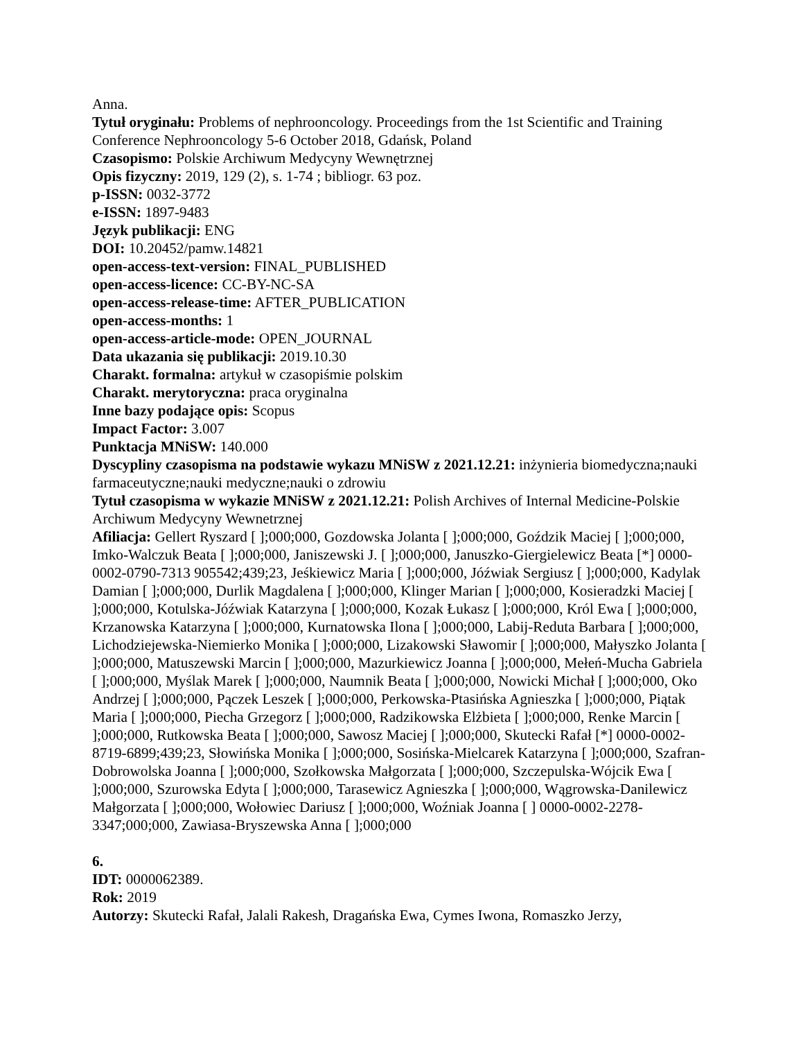Anna.
Tytuł oryginału: Problems of nephrooncology. Proceedings from the 1st Scientific and Training Conference Nephrooncology 5-6 October 2018, Gdańsk, Poland
Czasopismo: Polskie Archiwum Medycyny Wewnętrznej
Opis fizyczny: 2019, 129 (2), s. 1-74 ; bibliogr. 63 poz.
p-ISSN: 0032-3772
e-ISSN: 1897-9483
Język publikacji: ENG
DOI: 10.20452/pamw.14821
open-access-text-version: FINAL_PUBLISHED
open-access-licence: CC-BY-NC-SA
open-access-release-time: AFTER_PUBLICATION
open-access-months: 1
open-access-article-mode: OPEN_JOURNAL
Data ukazania się publikacji: 2019.10.30
Charakt. formalna: artykuł w czasopiśmie polskim
Charakt. merytoryczna: praca oryginalna
Inne bazy podające opis: Scopus
Impact Factor: 3.007
Punktacja MNiSW: 140.000
Dyscypliny czasopisma na podstawie wykazu MNiSW z 2021.12.21: inżynieria biomedyczna;nauki farmaceutyczne;nauki medyczne;nauki o zdrowiu
Tytuł czasopisma w wykazie MNiSW z 2021.12.21: Polish Archives of Internal Medicine-Polskie Archiwum Medycyny Wewnetrznej
Afiliacja: Gellert Ryszard [ ];000;000, Gozdowska Jolanta [ ];000;000, Goździk Maciej [ ];000;000, Imko-Walczuk Beata [ ];000;000, Janiszewski J. [ ];000;000, Januszko-Giergielewicz Beata [*] 0000-0002-0790-7313 905542;439;23, Jeśkiewicz Maria [ ];000;000, Jóźwiak Sergiusz [ ];000;000, Kadylak Damian [ ];000;000, Durlik Magdalena [ ];000;000, Klinger Marian [ ];000;000, Kosieradzki Maciej [ ];000;000, Kotulska-Jóźwiak Katarzyna [ ];000;000, Kozak Łukasz [ ];000;000, Król Ewa [ ];000;000, Krzanowska Katarzyna [ ];000;000, Kurnatowska Ilona [ ];000;000, Labij-Reduta Barbara [ ];000;000, Lichodziejewska-Niemierko Monika [ ];000;000, Lizakowski Sławomir [ ];000;000, Małyszko Jolanta [ ];000;000, Matuszewski Marcin [ ];000;000, Mazurkiewicz Joanna [ ];000;000, Mełeń-Mucha Gabriela [ ];000;000, Myślak Marek [ ];000;000, Naumnik Beata [ ];000;000, Nowicki Michał [ ];000;000, Oko Andrzej [ ];000;000, Pączek Leszek [ ];000;000, Perkowska-Ptasińska Agnieszka [ ];000;000, Piątak Maria [ ];000;000, Piecha Grzegorz [ ];000;000, Radzikowska Elżbieta [ ];000;000, Renke Marcin [ ];000;000, Rutkowska Beata [ ];000;000, Sawosz Maciej [ ];000;000, Skutecki Rafał [*] 0000-0002-8719-6899;439;23, Słowińska Monika [ ];000;000, Sosińska-Mielcarek Katarzyna [ ];000;000, Szafran-Dobrowolska Joanna [ ];000;000, Szołkowska Małgorzata [ ];000;000, Szczepulska-Wójcik Ewa [ ];000;000, Szurowska Edyta [ ];000;000, Tarasewicz Agnieszka [ ];000;000, Wągrowska-Danilewicz Małgorzata [ ];000;000, Wołowiec Dariusz [ ];000;000, Woźniak Joanna [ ] 0000-0002-2278-3347;000;000, Zawiasa-Bryszewska Anna [ ];000;000
6.
IDT: 0000062389.
Rok: 2019
Autorzy: Skutecki Rafał, Jalali Rakesh, Dragańska Ewa, Cymes Iwona, Romaszko Jerzy,